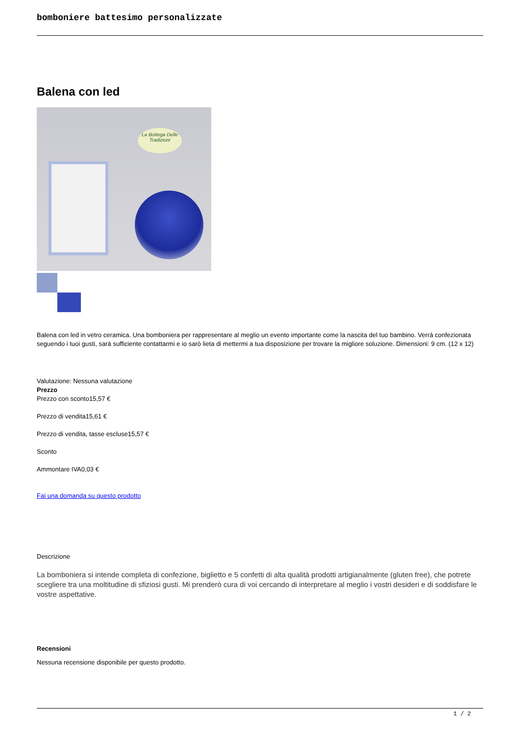bomboniere battesimo personalizzate
Balena con led
La Bottega Delle Tradizioni
Balena con led in vetro ceramica. Una bomboniera per rappresentare al meglio un evento importante come la nascita del tuo bambino. Verrà confezionata seguendo i tuoi gusti, sarà sufficiente contattarmi e io sarò lieta di mettermi a tua disposizione per trovare la migliore soluzione. Dimensioni: 9 cm. (12 x 12)
Valutazione: Nessuna valutazione
Prezzo
Prezzo con sconto15,57 €
Prezzo di vendita15,61 €
Prezzo di vendita, tasse escluse15,57 €
Sconto
Ammontare IVA0,03 €
Fai una domanda su questo prodotto
Descrizione
La bomboniera si intende completa di confezione, biglietto e 5 confetti di alta qualità prodotti artigianalmente (gluten free), che potrete scegliere tra una moltitudine di sfiziosi gusti. Mi prenderò cura di voi cercando di interpretare al meglio i vostri desideri e di soddisfare le vostre aspettative.
Recensioni
Nessuna recensione disponibile per questo prodotto.
1 / 2